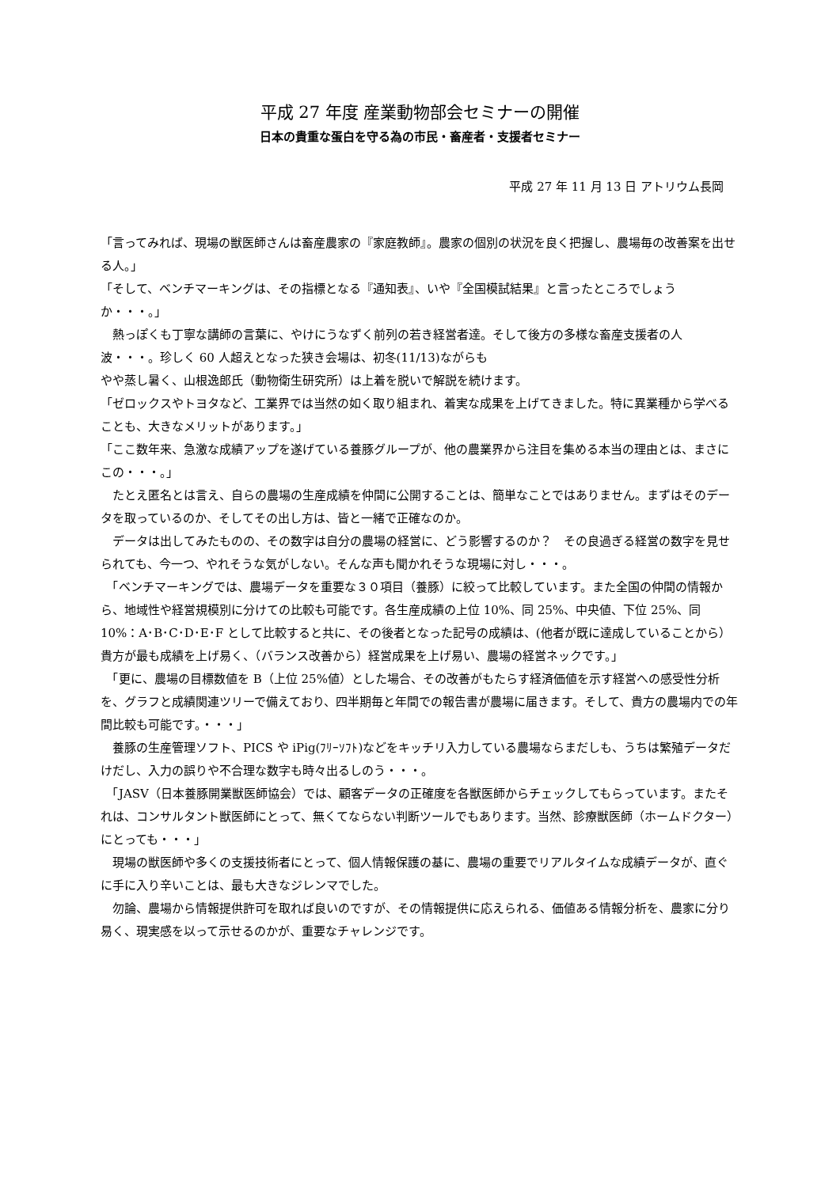平成 27 年度 産業動物部会セミナーの開催
日本の貴重な蛋白を守る為の市民・畜産者・支援者セミナー
平成 27 年 11 月 13 日 アトリウム長岡
「言ってみれば、現場の獣医師さんは畜産農家の『家庭教師』。農家の個別の状況を良く把握し、農場毎の改善案を出せる人。」
「そして、ベンチマーキングは、その指標となる『通知表』、いや『全国模試結果』と言ったところでしょうか・・・。」
　熱っぽくも丁寧な講師の言葉に、やけにうなずく前列の若き経営者達。そして後方の多様な畜産支援者の人波・・・。珍しく 60 人超えとなった狭き会場は、初冬(11/13)ながらも
やや蒸し暑く、山根逸郎氏（動物衛生研究所）は上着を脱いで解説を続けます。
「ゼロックスやトヨタなど、工業界では当然の如く取り組まれ、着実な成果を上げてきました。特に異業種から学べることも、大きなメリットがあります。」
「ここ数年来、急激な成績アップを遂げている養豚グループが、他の農業界から注目を集める本当の理由とは、まさにこの・・・。」
　たとえ匿名とは言え、自らの農場の生産成績を仲間に公開することは、簡単なことではありません。まずはそのデータを取っているのか、そしてその出し方は、皆と一緒で正確なのか。
　データは出してみたものの、その数字は自分の農場の経営に、どう影響するのか？　その良過ぎる経営の数字を見せられても、今一つ、やれそうな気がしない。そんな声も聞かれそうな現場に対し・・・。
　「ベンチマーキングでは、農場データを重要な３０項目（養豚）に絞って比較しています。また全国の仲間の情報から、地域性や経営規模別に分けての比較も可能です。各生産成績の上位 10%、同 25%、中央値、下位 25%、同 10%：A･B･C･D･E･F として比較すると共に、その後者となった記号の成績は、(他者が既に達成していることから）貴方が最も成績を上げ易く、（バランス改善から）経営成果を上げ易い、農場の経営ネックです。」
　「更に、農場の目標数値を B（上位 25%値）とした場合、その改善がもたらす経済価値を示す経営への感受性分析を、グラフと成績関連ツリーで備えており、四半期毎と年間での報告書が農場に届きます。そして、貴方の農場内での年間比較も可能です。・・・」
　養豚の生産管理ソフト、PICS や iPig(ﾌﾘｰｿﾌﾄ)などをキッチリ入力している農場ならまだしも、うちは繁殖データだけだし、入力の誤りや不合理な数字も時々出るしのう・・・。
　「JASV（日本養豚開業獣医師協会）では、顧客データの正確度を各獣医師からチェックしてもらっています。またそれは、コンサルタント獣医師にとって、無くてならない判断ツールでもあります。当然、診療獣医師（ホームドクター）にとっても・・・」
　現場の獣医師や多くの支援技術者にとって、個人情報保護の基に、農場の重要でリアルタイムな成績データが、直ぐに手に入り辛いことは、最も大きなジレンマでした。
　勿論、農場から情報提供許可を取れば良いのですが、その情報提供に応えられる、価値ある情報分析を、農家に分り易く、現実感を以って示せるのかが、重要なチャレンジです。